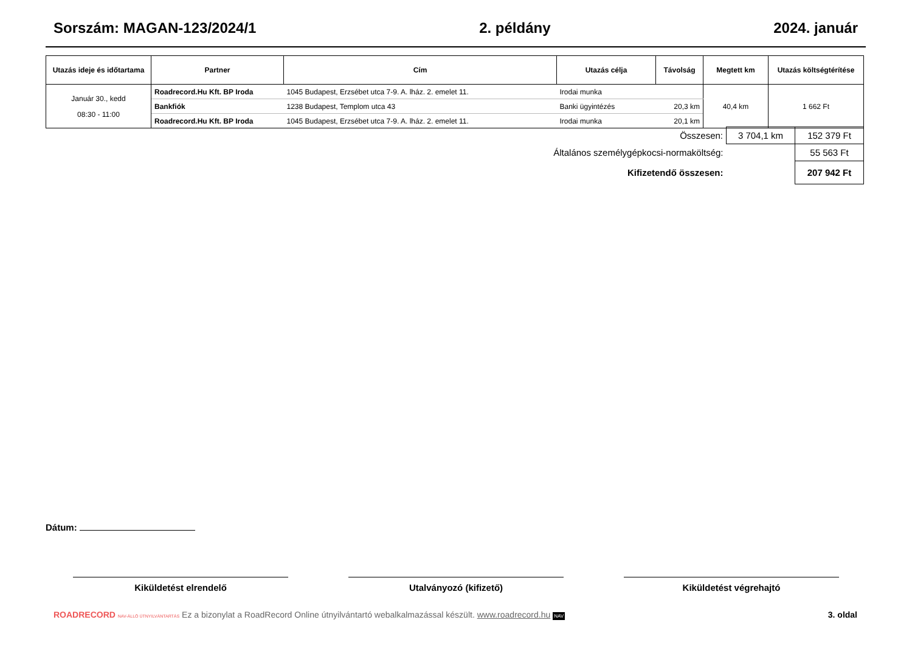Sorszám: MAGAN-123/2024/1 2. példány 2024. január
| Utazás ideje és időtartama | Partner | Cím | Utazás célja | Távolság | Megtett km | Utazás költségtérítése |
| --- | --- | --- | --- | --- | --- | --- |
| Január 30., kedd 08:30 - 11:00 | Roadrecord.Hu Kft. BP Iroda | 1045 Budapest, Erzsébet utca 7-9. A. lház. 2. emelet 11. | Irodai munka | | 40,4 km | 1 662 Ft |
| | Bankfiók | 1238 Budapest, Templom utca 43 | Banki ügyintézés | 20,3 km | | |
| | Roadrecord.Hu Kft. BP Iroda | 1045 Budapest, Erzsébet utca 7-9. A. lház. 2. emelet 11. | Irodai munka | 20,1 km | | |
| Összesen: | 3 704,1 km | 152 379 Ft |
| Általános személygépkocsi-normaköltség: | | 55 563 Ft |
| Kifizetendő összesen: | | 207 942 Ft |
Dátum:
Kiküldetést elrendelő Utalványozó (kifizető) Kiküldetést végrehajtó
ROADRECORD NAV-ÁLLÓ ÚTNYILVÁNTARTÁS Ez a bizonylat a RoadRecord Online útnyilvántartó webalkalmazással készült. www.roadrecord.hu NAV 3. oldal